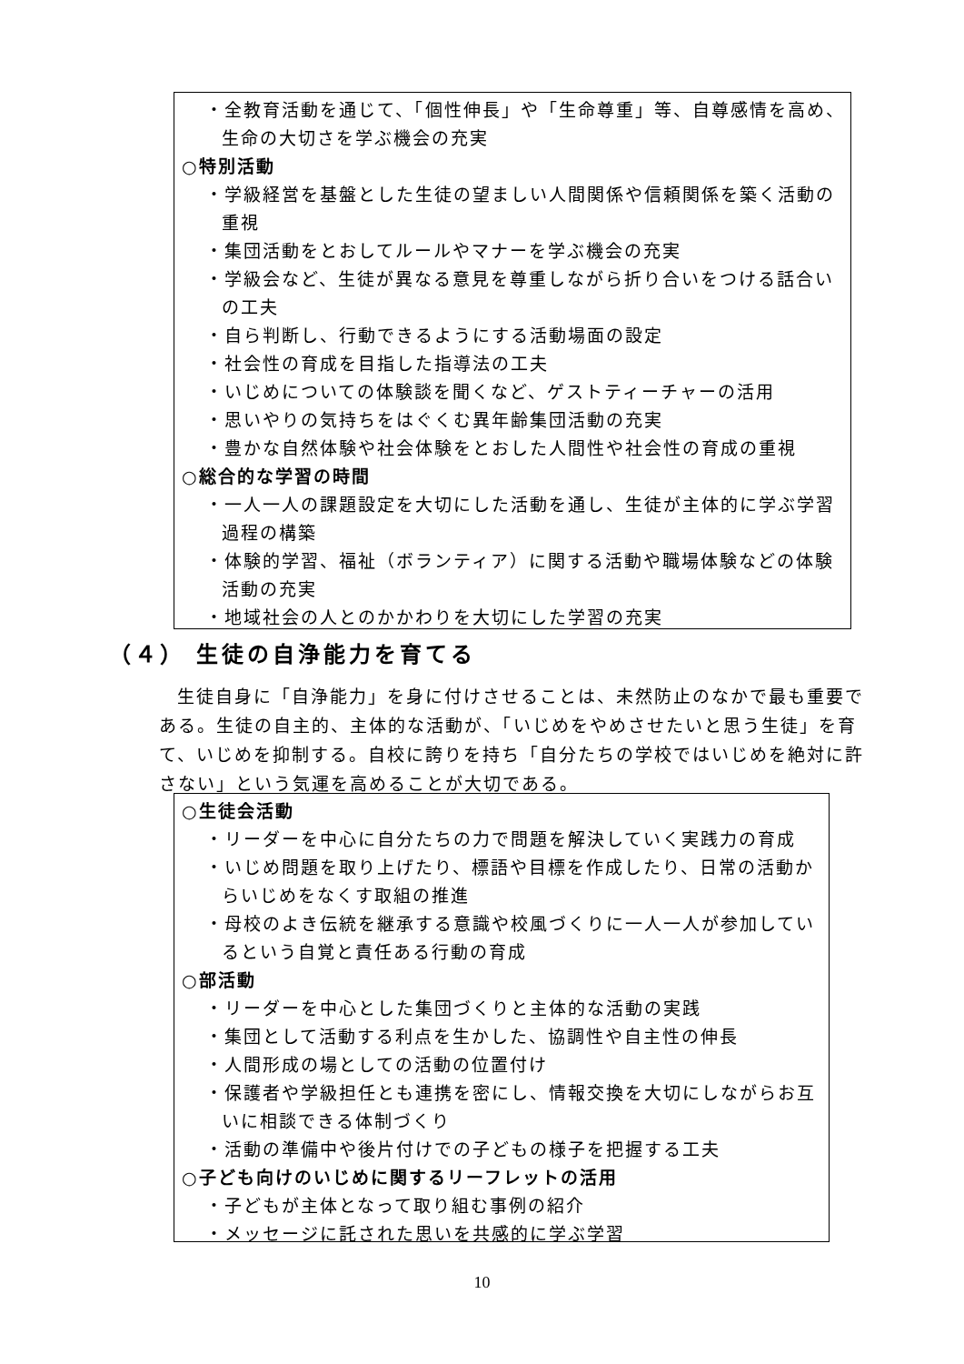・全教育活動を通じて、「個性伸長」や「生命尊重」等、自尊感情を高め、生命の大切さを学ぶ機会の充実
○特別活動
・学級経営を基盤とした生徒の望ましい人間関係や信頼関係を築く活動の重視
・集団活動をとおしてルールやマナーを学ぶ機会の充実
・学級会など、生徒が異なる意見を尊重しながら折り合いをつける話合いの工夫
・自ら判断し、行動できるようにする活動場面の設定
・社会性の育成を目指した指導法の工夫
・いじめについての体験談を聞くなど、ゲストティーチャーの活用
・思いやりの気持ちをはぐくむ異年齢集団活動の充実
・豊かな自然体験や社会体験をとおした人間性や社会性の育成の重視
○総合的な学習の時間
・一人一人の課題設定を大切にした活動を通し、生徒が主体的に学ぶ学習過程の構築
・体験的学習、福祉（ボランティア）に関する活動や職場体験などの体験活動の充実
・地域社会の人とのかかわりを大切にした学習の充実
（４） 生徒の自浄能力を育てる
生徒自身に「自浄能力」を身に付けさせることは、未然防止のなかで最も重要である。生徒の自主的、主体的な活動が、「いじめをやめさせたいと思う生徒」を育て、いじめを抑制する。自校に誇りを持ち「自分たちの学校ではいじめを絶対に許さない」という気運を高めることが大切である。
○生徒会活動
・リーダーを中心に自分たちの力で問題を解決していく実践力の育成
・いじめ問題を取り上げたり、標語や目標を作成したり、日常の活動からいじめをなくす取組の推進
・母校のよき伝統を継承する意識や校風づくりに一人一人が参加しているという自覚と責任ある行動の育成
○部活動
・リーダーを中心とした集団づくりと主体的な活動の実践
・集団として活動する利点を生かした、協調性や自主性の伸長
・人間形成の場としての活動の位置付け
・保護者や学級担任とも連携を密にし、情報交換を大切にしながらお互いに相談できる体制づくり
・活動の準備中や後片付けでの子どもの様子を把握する工夫
○子ども向けのいじめに関するリーフレットの活用
・子どもが主体となって取り組む事例の紹介
・メッセージに託された思いを共感的に学ぶ学習
10